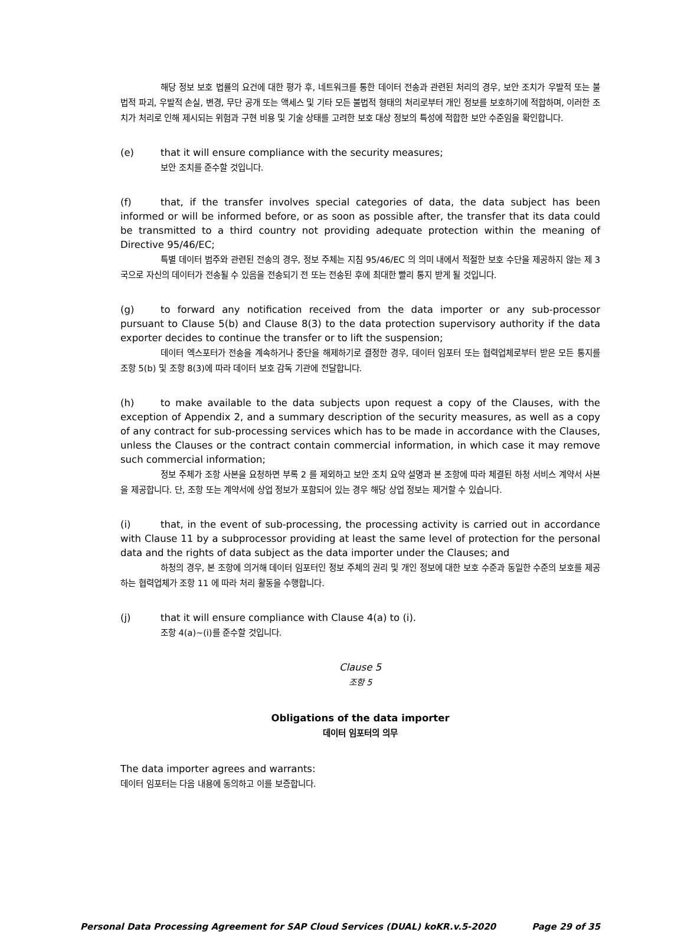해당 정보 보호 법률의 요건에 대한 평가 후, 네트워크를 통한 데이터 전송과 관련된 처리의 경우, 보안 조치가 우발적 또는 불법적 파괴, 우발적 손실, 변경, 무단 공개 또는 액세스 및 기타 모든 불법적 형태의 처리로부터 개인 정보를 보호하기에 적합하며, 이러한 조치가 처리로 인해 제시되는 위험과 구현 비용 및 기술 상태를 고려한 보호 대상 정보의 특성에 적합한 보안 수준임을 확인합니다.
(e) that it will ensure compliance with the security measures;
보안 조치를 준수할 것입니다.
(f) that, if the transfer involves special categories of data, the data subject has been informed or will be informed before, or as soon as possible after, the transfer that its data could be transmitted to a third country not providing adequate protection within the meaning of Directive 95/46/EC;
특별 데이터 범주와 관련된 전송의 경우, 정보 주체는 지침 95/46/EC 의 의미 내에서 적절한 보호 수단을 제공하지 않는 제 3 국으로 자신의 데이터가 전송될 수 있음을 전송되기 전 또는 전송된 후에 최대한 빨리 통지 받게 될 것입니다.
(g) to forward any notification received from the data importer or any sub-processor pursuant to Clause 5(b) and Clause 8(3) to the data protection supervisory authority if the data exporter decides to continue the transfer or to lift the suspension;
데이터 엑스포터가 전송을 계속하거나 중단을 해제하기로 결정한 경우, 데이터 임포터 또는 협력업체로부터 받은 모든 통지를 조항 5(b) 및 조항 8(3)에 따라 데이터 보호 감독 기관에 전달합니다.
(h) to make available to the data subjects upon request a copy of the Clauses, with the exception of Appendix 2, and a summary description of the security measures, as well as a copy of any contract for sub-processing services which has to be made in accordance with the Clauses, unless the Clauses or the contract contain commercial information, in which case it may remove such commercial information;
정보 주체가 조항 사본을 요청하면 부록 2 를 제외하고 보안 조치 요약 설명과 본 조항에 따라 체결된 하청 서비스 계약서 사본을 제공합니다. 단, 조항 또는 계약서에 상업 정보가 포함되어 있는 경우 해당 상업 정보는 제거할 수 있습니다.
(i) that, in the event of sub-processing, the processing activity is carried out in accordance with Clause 11 by a subprocessor providing at least the same level of protection for the personal data and the rights of data subject as the data importer under the Clauses; and
하청의 경우, 본 조항에 의거해 데이터 임포터인 정보 주체의 권리 및 개인 정보에 대한 보호 수준과 동일한 수준의 보호를 제공하는 협력업체가 조항 11 에 따라 처리 활동을 수행합니다.
(j) that it will ensure compliance with Clause 4(a) to (i).
조항 4(a)~(i)를 준수할 것입니다.
Clause 5
조항 5
Obligations of the data importer
데이터 임포터의 의무
The data importer agrees and warrants:
데이터 임포터는 다음 내용에 동의하고 이를 보증합니다.
Personal Data Processing Agreement for SAP Cloud Services (DUAL) koKR.v.5-2020 Page 29 of 35